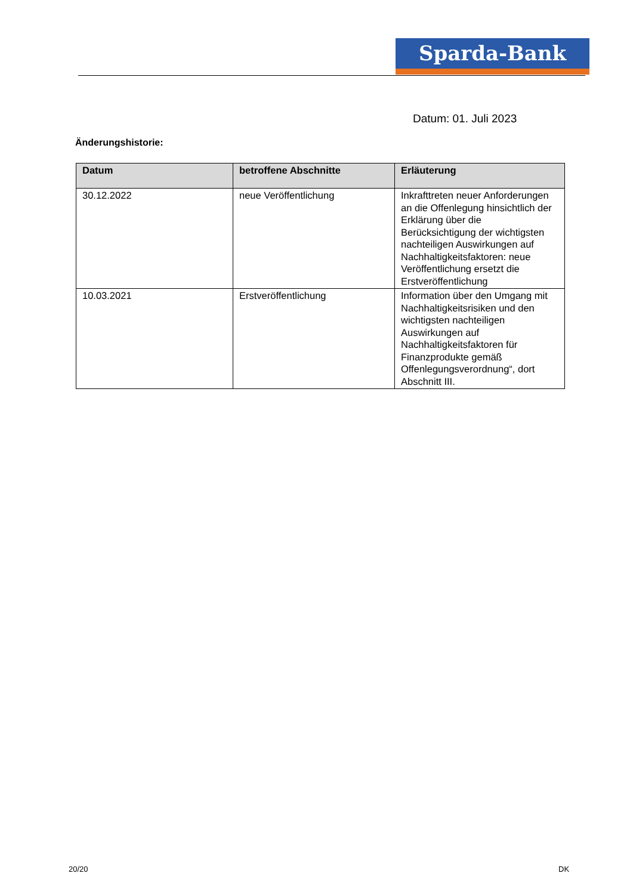Sparda-Bank
Datum: 01. Juli 2023
Änderungshistorie:
| Datum | betroffene Abschnitte | Erläuterung |
| --- | --- | --- |
| 30.12.2022 | neue Veröffentlichung | Inkrafttreten neuer Anforderungen an die Offenlegung hinsichtlich der Erklärung über die Berücksichtigung der wichtigsten nachteiligen Auswirkungen auf Nachhaltigkeitsfaktoren: neue Veröffentlichung ersetzt die Erstveröffentlichung |
| 10.03.2021 | Erstveröffentlichung | Information über den Umgang mit Nachhaltigkeitsrisiken und den wichtigsten nachteiligen Auswirkungen auf Nachhaltigkeitsfaktoren für Finanzprodukte gemäß Offenlegungsverordnung“, dort Abschnitt III. |
20/20 DK